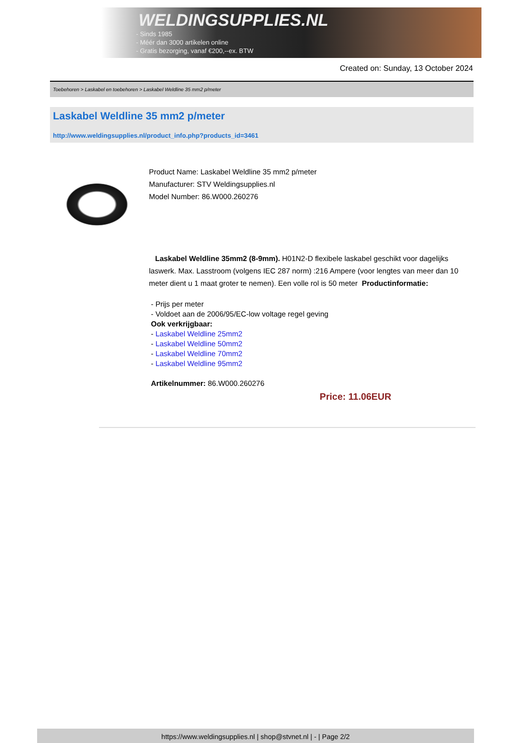WELDINGSUPPLIES.NL
- Sinds 1985
- Méér dan 3000 artikelen online
- Gratis bezorging, vanaf €200,--ex. BTW
Created on: Sunday, 13 October 2024
Toebehoren > Laskabel en toebehoren > Laskabel Weldline 35 mm2 p/meter
Laskabel Weldline 35 mm2 p/meter
http://www.weldingsupplies.nl/product_info.php?products_id=3461
Product Name: Laskabel Weldline 35 mm2 p/meter
Manufacturer: STV Weldingsupplies.nl
Model Number: 86.W000.260276
Laskabel Weldline 35mm2 (8-9mm). H01N2-D flexibele laskabel geschikt voor dagelijks laswerk. Max. Lasstroom (volgens IEC 287 norm) :216 Ampere (voor lengtes van meer dan 10 meter dient u 1 maat groter te nemen). Een volle rol is 50 meter Productinformatie:
- Prijs per meter
- Voldoet aan de 2006/95/EC-low voltage regel geving
Ook verkrijgbaar:
- Laskabel Weldline 25mm2
- Laskabel Weldline 50mm2
- Laskabel Weldline 70mm2
- Laskabel Weldline 95mm2
Artikelnummer: 86.W000.260276
Price: 11.06EUR
https://www.weldingsupplies.nl | shop@stvnet.nl | - | Page 2/2